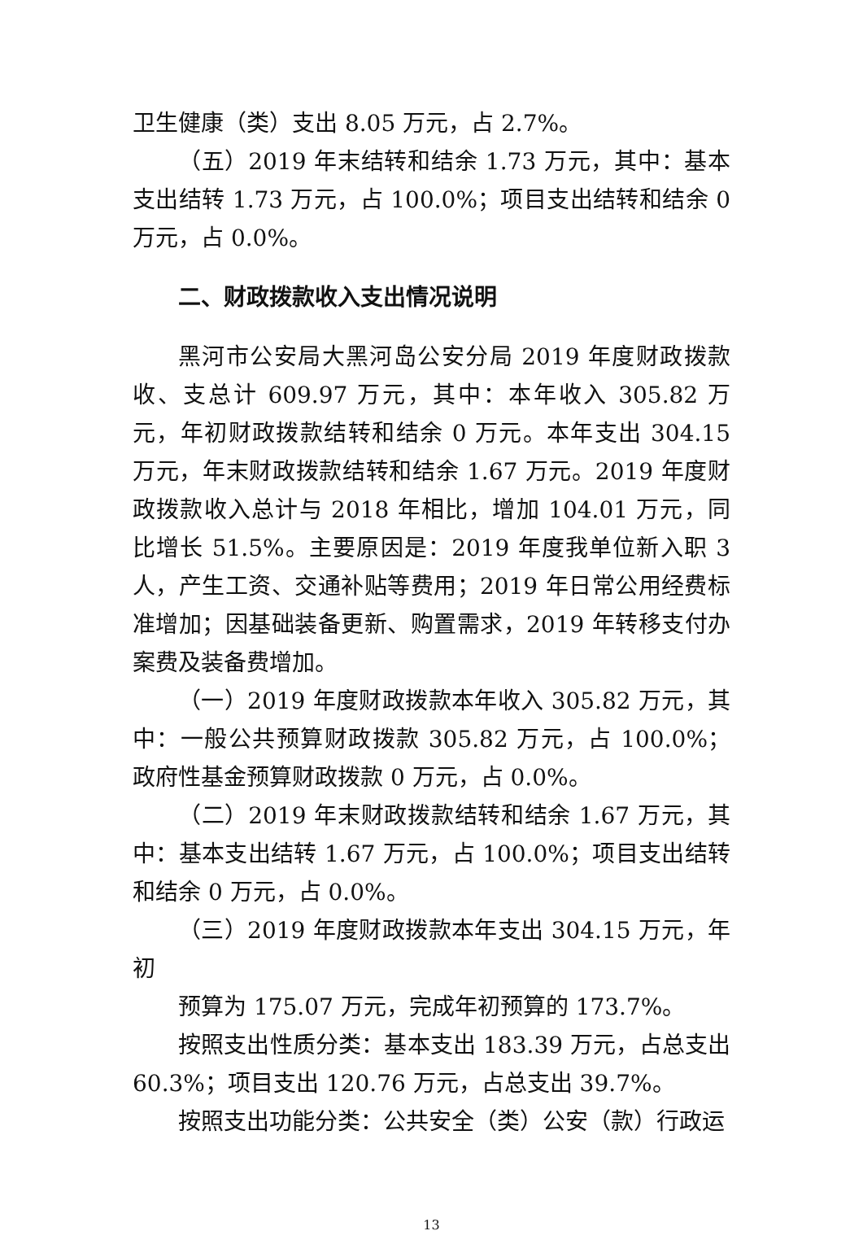卫生健康（类）支出 8.05 万元，占 2.7%。
（五）2019 年末结转和结余 1.73 万元，其中：基本支出结转 1.73 万元，占 100.0%；项目支出结转和结余 0 万元，占 0.0%。
二、财政拨款收入支出情况说明
黑河市公安局大黑河岛公安分局 2019 年度财政拨款收、支总计 609.97 万元，其中：本年收入 305.82 万元，年初财政拨款结转和结余 0 万元。本年支出 304.15 万元，年末财政拨款结转和结余 1.67 万元。2019 年度财政拨款收入总计与 2018 年相比，增加 104.01 万元，同比增长 51.5%。主要原因是：2019 年度我单位新入职 3 人，产生工资、交通补贴等费用；2019 年日常公用经费标准增加；因基础装备更新、购置需求，2019 年转移支付办案费及装备费增加。
（一）2019 年度财政拨款本年收入 305.82 万元，其中：一般公共预算财政拨款 305.82 万元，占 100.0%；政府性基金预算财政拨款 0 万元，占 0.0%。
（二）2019 年末财政拨款结转和结余 1.67 万元，其中：基本支出结转 1.67 万元，占 100.0%；项目支出结转和结余 0 万元，占 0.0%。
（三）2019 年度财政拨款本年支出 304.15 万元，年初
预算为 175.07 万元，完成年初预算的 173.7%。
按照支出性质分类：基本支出 183.39 万元，占总支出 60.3%；项目支出 120.76 万元，占总支出 39.7%。
按照支出功能分类：公共安全（类）公安（款）行政运
13